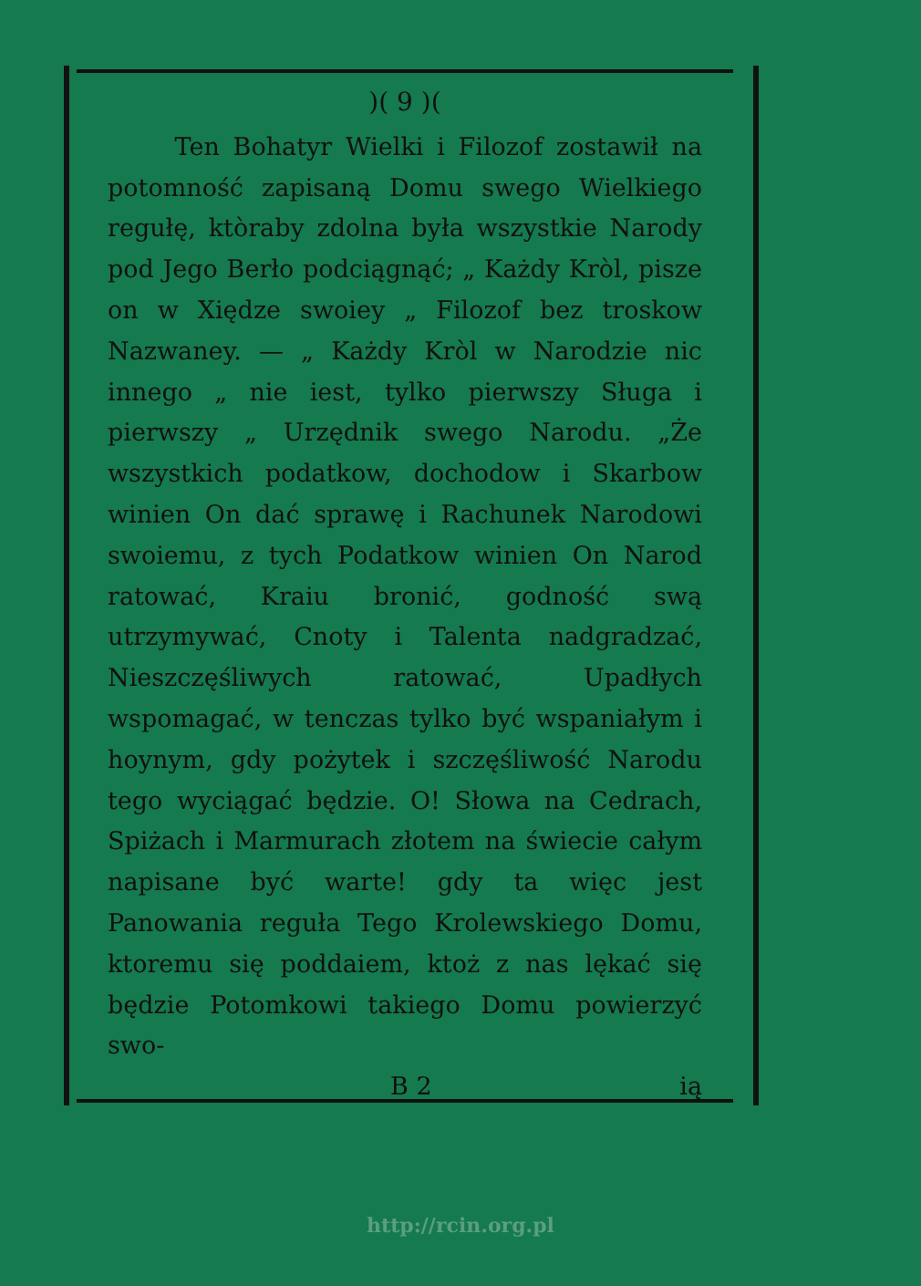)( 9 )(
Ten Bohatyr Wielki i Filozof zostawił na potomność zapisaną Domu swego Wielkiego regułę, ktòraby zdolna była wszystkie Narody pod Jego Berło podciągnąć; „ Każdy Kròl, pisze on w Xiędze swoiey „ Filozof bez troskow Nazwaney. — „ Każdy Kròl w Narodzie nic innego „ nie iest, tylko pierwszy Sługa i pierwszy „ Urzędnik swego Narodu. „Że wszystkich podatkow, dochodow i Skarbow winien On dać sprawę i Rachunek Narodowi swoiemu, z tych Podatkow winien On Narod ratować, Kraiu bronić, godność swą utrzymywać, Cnoty i Talenta nadgradzać, Nieszczęśliwych ratować, Upadłych wspomagać, w tenczas tylko być wspaniałym i hoynym, gdy pożytek i szczęśliwość Narodu tego wyciągać będzie. O! Słowa na Cedrach, Spiżach i Marmurach złotem na świecie całym napisane być warte! gdy ta więc jest Panowania reguła Tego Krolewskiego Domu, ktoremu się poddaiem, ktoż z nas lękać się będzie Potomkowi takiego Domu powierzyć swo-
B 2 ią
http://rcin.org.pl